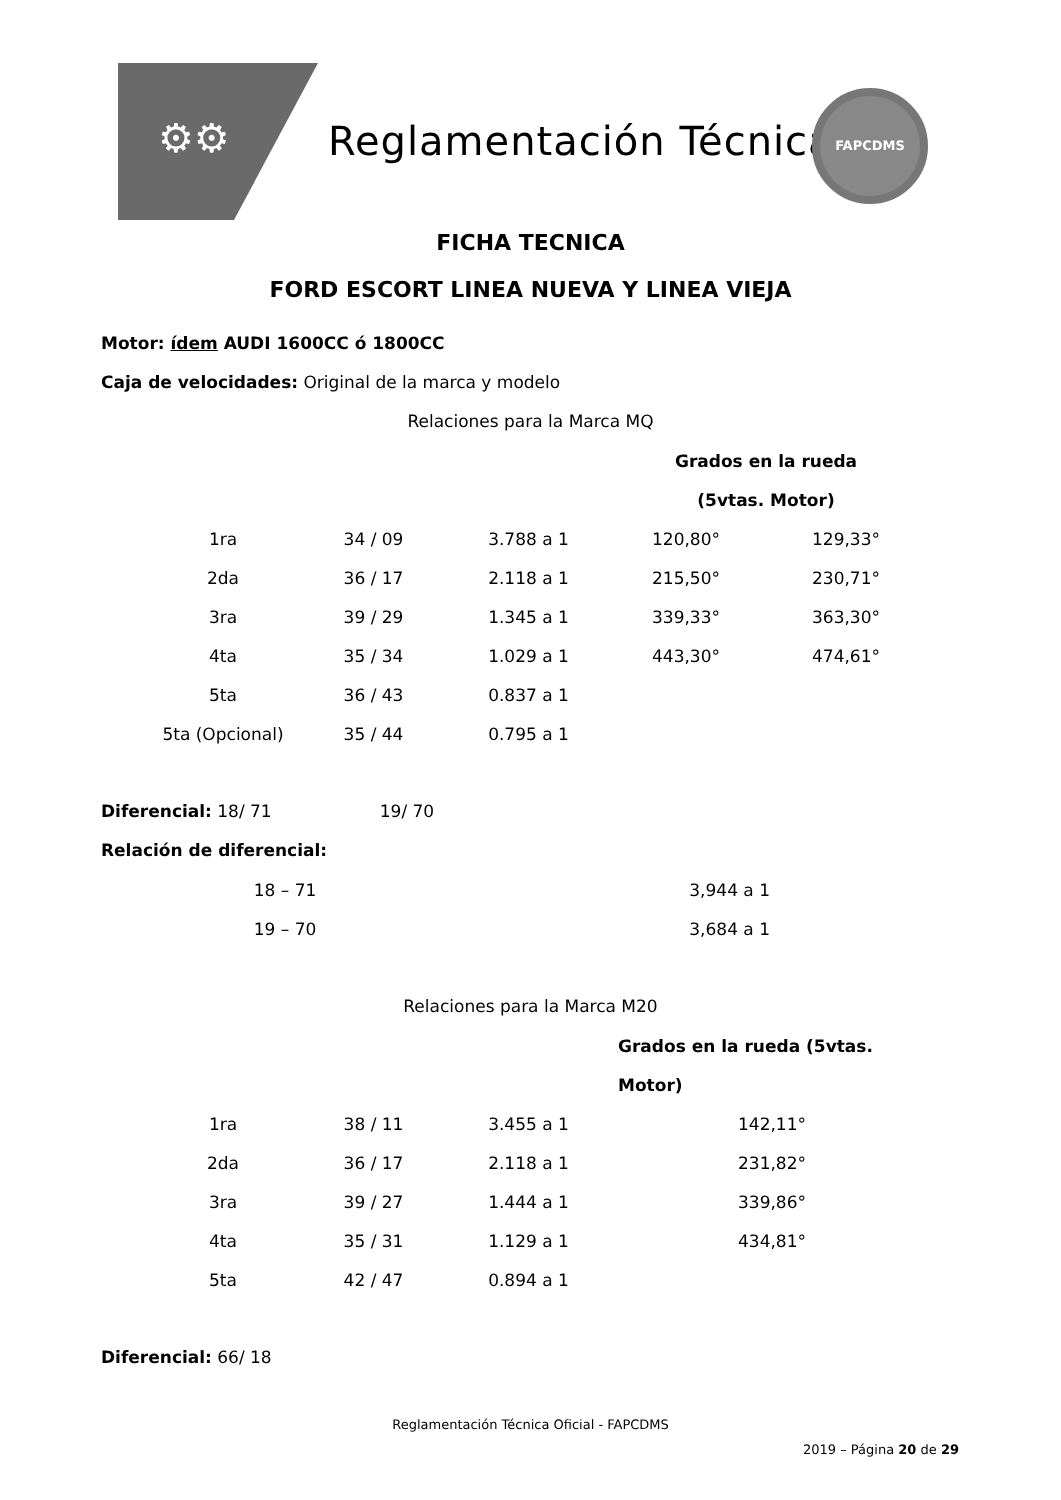⚙⚙ Reglamentación Técnica
FAPCDMS
FICHA TECNICA
FORD ESCORT LINEA NUEVA Y LINEA VIEJA
Motor: ídem AUDI 1600CC ó 1800CC
Caja de velocidades: Original de la marca y modelo
Relaciones para la Marca MQ
| | | | Grados en la rueda | |
| | | | (5vtas. Motor) | |
| 1ra | 34 / 09 | 3.788 a 1 | 120,80° | 129,33° |
| 2da | 36 / 17 | 2.118 a 1 | 215,50° | 230,71° |
| 3ra | 39 / 29 | 1.345 a 1 | 339,33° | 363,30° |
| 4ta | 35 / 34 | 1.029 a 1 | 443,30° | 474,61° |
| 5ta | 36 / 43 | 0.837 a 1 | | |
| 5ta (Opcional) | 35 / 44 | 0.795 a 1 | | |
Diferencial: 18/ 71 19/ 70
Relación de diferencial:
| 18 – 71 | 3,944 a 1 |
| 19 – 70 | 3,684 a 1 |
Relaciones para la Marca M20
| | | | Grados en la rueda (5vtas. | |
| | | | Motor) | |
| 1ra | 38 / 11 | 3.455 a 1 | 142,11° | |
| 2da | 36 / 17 | 2.118 a 1 | 231,82° | |
| 3ra | 39 / 27 | 1.444 a 1 | 339,86° | |
| 4ta | 35 / 31 | 1.129 a 1 | 434,81° | |
| 5ta | 42 / 47 | 0.894 a 1 | | |
Diferencial: 66/ 18
Reglamentación Técnica Oficial - FAPCDMS
2019 – Página 20 de 29